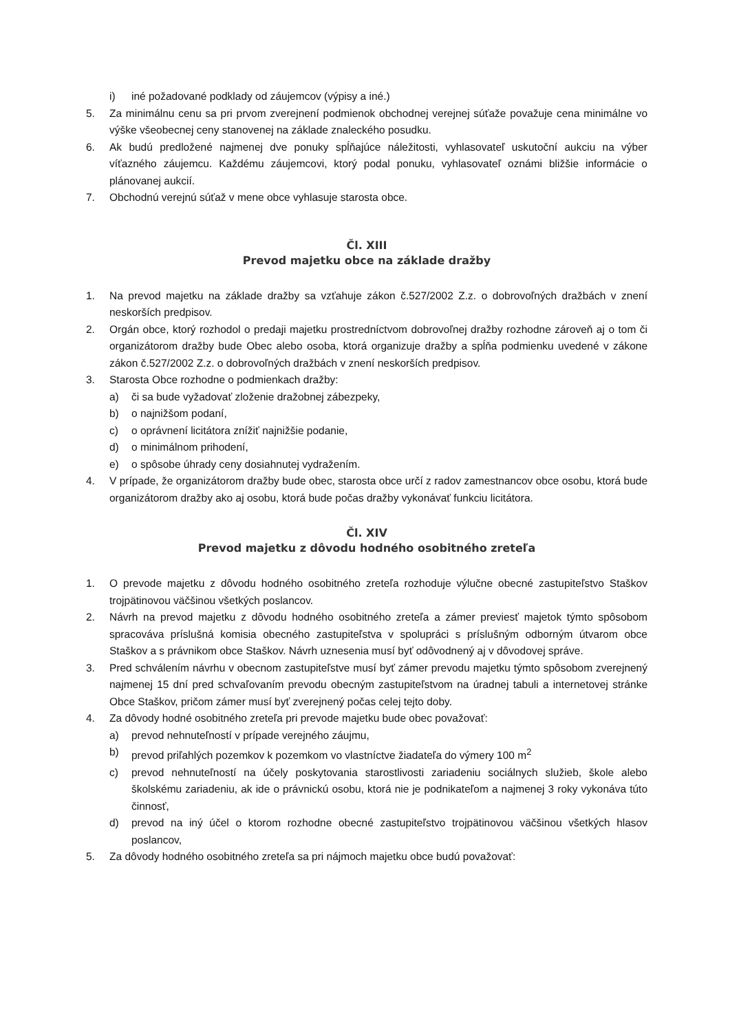i) iné požadované podklady od záujemcov (výpisy a iné.)
5. Za minimálnu cenu sa pri prvom zverejnení podmienok obchodnej verejnej súťaže považuje cena minimálne vo výške všeobecnej ceny stanovenej na základe znaleckého posudku.
6. Ak budú predložené najmenej dve ponuky spĺňajúce náležitosti, vyhlasovateľ uskutoční aukciu na výber víťazného záujemcu. Každému záujemcovi, ktorý podal ponuku, vyhlasovateľ oznámi bližšie informácie o plánovanej aukcií.
7. Obchodnú verejnú súťaž v mene obce vyhlasuje starosta obce.
Čl. XIII
Prevod majetku obce na základe dražby
1. Na prevod majetku na základe dražby sa vzťahuje zákon č.527/2002 Z.z. o dobrovoľných dražbách v znení neskorších predpisov.
2. Orgán obce, ktorý rozhodol o predaji majetku prostredníctvom dobrovoľnej dražby rozhodne zároveň aj o tom či organizátorom dražby bude Obec alebo osoba, ktorá organizuje dražby a spĺňa podmienku uvedené v zákone zákon č.527/2002 Z.z. o dobrovoľných dražbách v znení neskorších predpisov.
3. Starosta Obce rozhodne o podmienkach dražby:
a) či sa bude vyžadovať zloženie dražobnej zábezpeky,
b) o najnižšom podaní,
c) o oprávnení licitátora znížiť najnižšie podanie,
d) o minimálnom prihodení,
e) o spôsobe úhrady ceny dosiahnutej vydražením.
4. V prípade, že organizátorom dražby bude obec, starosta obce určí z radov zamestnancov obce osobu, ktorá bude organizátorom dražby ako aj osobu, ktorá bude počas dražby vykonávať funkciu licitátora.
Čl. XIV
Prevod majetku z dôvodu hodného osobitného zreteľa
1. O prevode majetku z dôvodu hodného osobitného zreteľa rozhoduje výlučne obecné zastupiteľstvo Staškov trojpätinovou väčšinou všetkých poslancov.
2. Návrh na prevod majetku z dôvodu hodného osobitného zreteľa a zámer previesť majetok týmto spôsobom spracováva príslušná komisia obecného zastupiteľstva v spolupráci s príslušným odborným útvarom obce Staškov a s právnikom obce Staškov. Návrh uznesenia musí byť odôvodnený aj v dôvodovej správe.
3. Pred schválením návrhu v obecnom zastupiteľstve musí byť zámer prevodu majetku týmto spôsobom zverejnený najmenej 15 dní pred schvaľovaním prevodu obecným zastupiteľstvom na úradnej tabuli a internetovej stránke Obce Staškov, pričom zámer musí byť zverejnený počas celej tejto doby.
4. Za dôvody hodné osobitného zreteľa pri prevode majetku bude obec považovať:
a) prevod nehnuteľností v prípade verejného záujmu,
b) prevod priľahlých pozemkov k pozemkom vo vlastníctve žiadateľa do výmery 100 m<sup>2</sup>
c) prevod nehnuteľností na účely poskytovania starostlivosti zariadeniu sociálnych služieb, škole alebo školskému zariadeniu, ak ide o právnickú osobu, ktorá nie je podnikateľom a najmenej 3 roky vykonáva túto činnosť,
d) prevod na iný účel o ktorom rozhodne obecné zastupiteľstvo trojpätinovou väčšinou všetkých hlasov poslancov,
5. Za dôvody hodného osobitného zreteľa sa pri nájmoch majetku obce budú považovať: